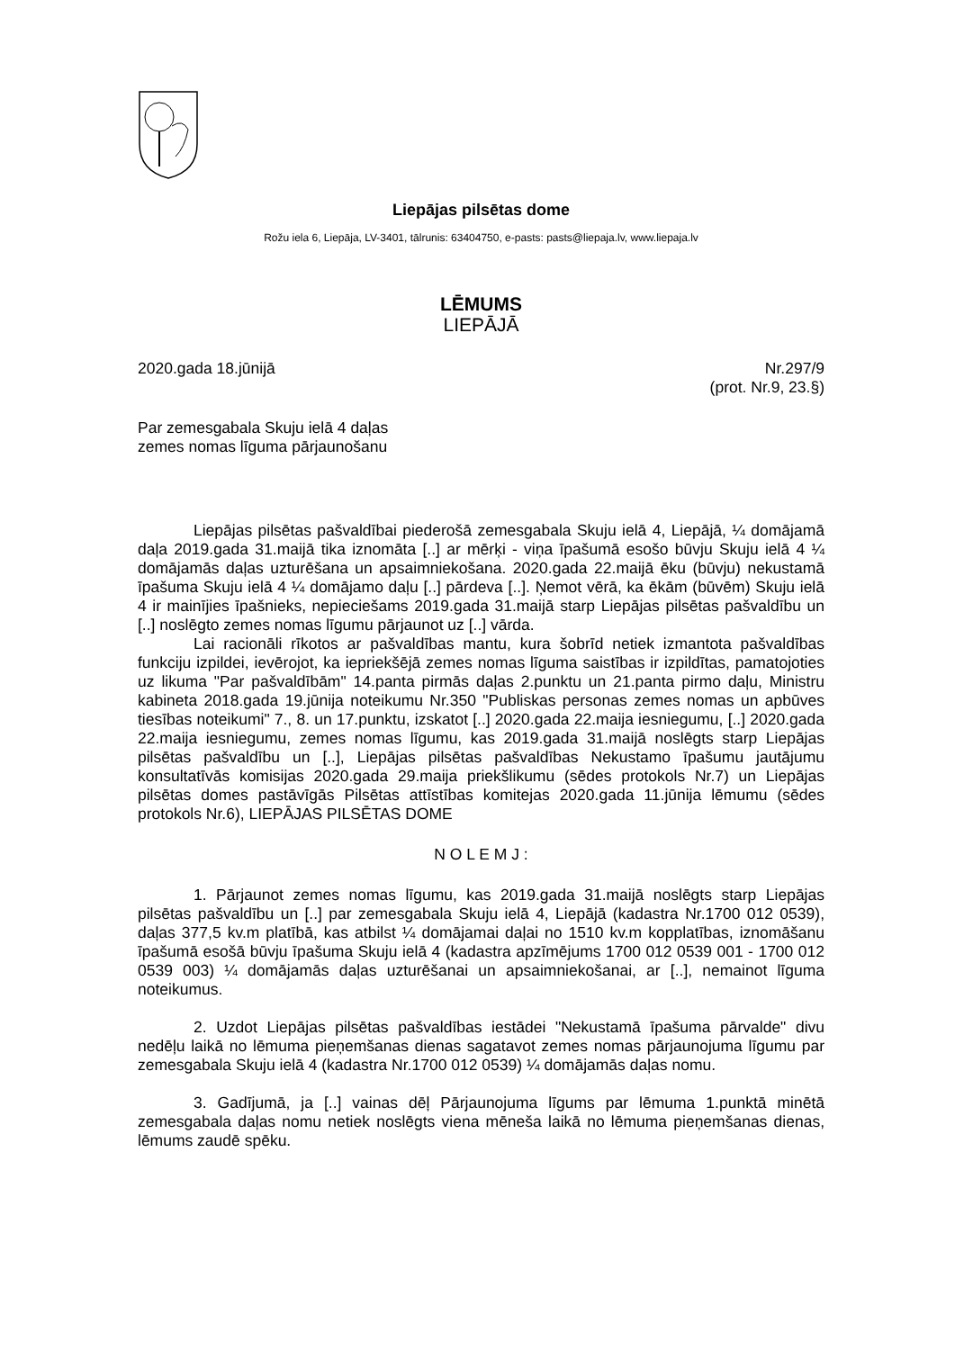Liepājas pilsētas dome
Rožu iela 6, Liepāja, LV-3401, tālrunis: 63404750, e-pasts: pasts@liepaja.lv, www.liepaja.lv
LĒMUMS
LIEPĀJĀ
2020.gada 18.jūnijā Nr.297/9
(prot. Nr.9, 23.§)
Par zemesgabala Skuju ielā 4 daļas
zemes nomas līguma pārjaunošanu
Liepājas pilsētas pašvaldībai piederošā zemesgabala Skuju ielā 4, Liepājā, ¼ domājamā daļa 2019.gada 31.maijā tika iznomāta [..] ar mērķi - viņa īpašumā esošo būvju Skuju ielā 4 ¼ domājamās daļas uzturēšana un apsaimniekošana. 2020.gada 22.maijā ēku (būvju) nekustamā īpašuma Skuju ielā 4 ¼ domājamo daļu [..] pārdeva [..]. Ņemot vērā, ka ēkām (būvēm) Skuju ielā 4 ir mainījies īpašnieks, nepieciešams 2019.gada 31.maijā starp Liepājas pilsētas pašvaldību un [..] noslēgto zemes nomas līgumu pārjaunot uz [..] vārda.
Lai racionāli rīkotos ar pašvaldības mantu, kura šobrīd netiek izmantota pašvaldības funkciju izpildei, ievērojot, ka iepriekšējā zemes nomas līguma saistības ir izpildītas, pamatojoties uz likuma "Par pašvaldībām" 14.panta pirmās daļas 2.punktu un 21.panta pirmo daļu, Ministru kabineta 2018.gada 19.jūnija noteikumu Nr.350 "Publiskas personas zemes nomas un apbūves tiesības noteikumi" 7., 8. un 17.punktu, izskatot [..] 2020.gada 22.maija iesniegumu, [..] 2020.gada 22.maija iesniegumu, zemes nomas līgumu, kas 2019.gada 31.maijā noslēgts starp Liepājas pilsētas pašvaldību un [..], Liepājas pilsētas pašvaldības Nekustamo īpašumu jautājumu konsultatīvās komisijas 2020.gada 29.maija priekšlikumu (sēdes protokols Nr.7) un Liepājas pilsētas domes pastāvīgās Pilsētas attīstības komitejas 2020.gada 11.jūnija lēmumu (sēdes protokols Nr.6), LIEPĀJAS PILSĒTAS DOME
N O L E M J :
1. Pārjaunot zemes nomas līgumu, kas 2019.gada 31.maijā noslēgts starp Liepājas pilsētas pašvaldību un [..] par zemesgabala Skuju ielā 4, Liepājā (kadastra Nr.1700 012 0539), daļas 377,5 kv.m platībā, kas atbilst ¼ domājamai daļai no 1510 kv.m kopplatības, iznomāšanu īpašumā esošā būvju īpašuma Skuju ielā 4 (kadastra apzīmējums 1700 012 0539 001 - 1700 012 0539 003) ¼ domājamās daļas uzturēšanai un apsaimniekošanai, ar [..], nemainot līguma noteikumus.
2. Uzdot Liepājas pilsētas pašvaldības iestādei "Nekustamā īpašuma pārvalde" divu nedēļu laikā no lēmuma pieņemšanas dienas sagatavot zemes nomas pārjaunojuma līgumu par zemesgabala Skuju ielā 4 (kadastra Nr.1700 012 0539) ¼ domājamās daļas nomu.
3. Gadījumā, ja [..] vainas dēļ Pārjaunojuma līgums par lēmuma 1.punktā minētā zemesgabala daļas nomu netiek noslēgts viena mēneša laikā no lēmuma pieņemšanas dienas, lēmums zaudē spēku.